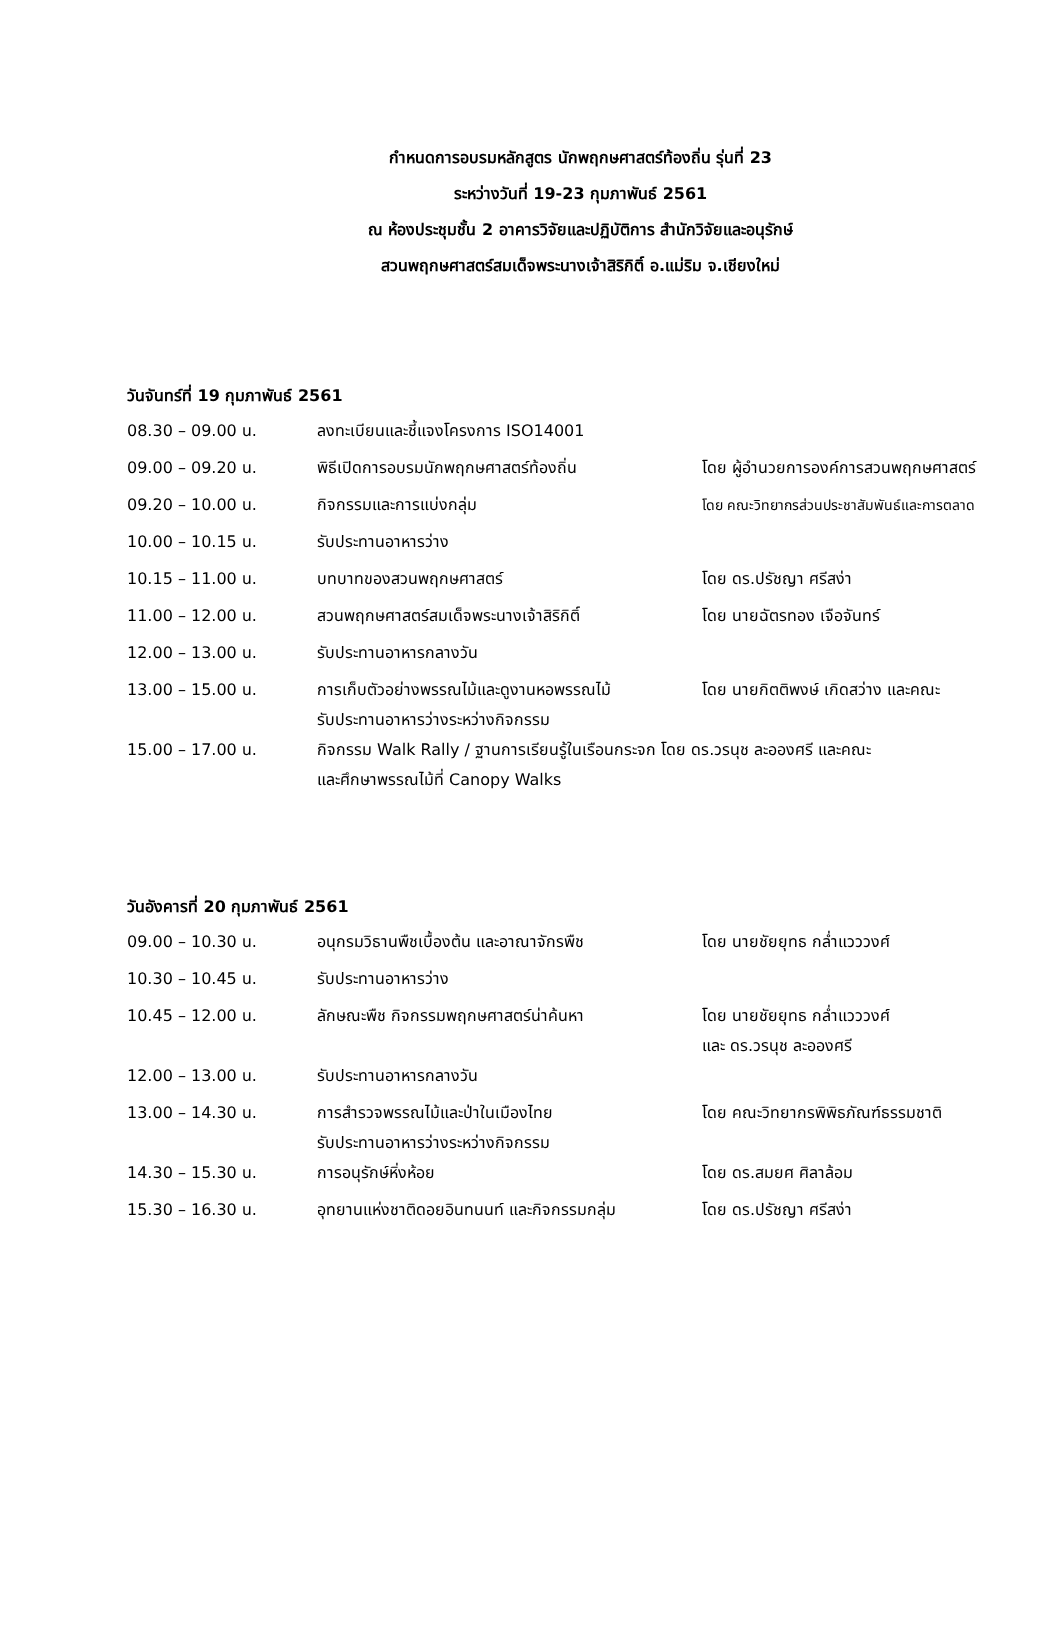กำหนดการอบรมหลักสูตร นักพฤกษศาสตร์ท้องถิ่น รุ่นที่ 23
ระหว่างวันที่ 19-23 กุมภาพันธ์ 2561
ณ ห้องประชุมชั้น 2 อาคารวิจัยและปฏิบัติการ สำนักวิจัยและอนุรักษ์
สวนพฤกษศาสตร์สมเด็จพระนางเจ้าสิริกิติ์ อ.แม่ริม จ.เชียงใหม่
วันจันทร์ที่ 19 กุมภาพันธ์ 2561
| 08.30 – 09.00 น. | ลงทะเบียนและชี้แจงโครงการ ISO14001 | |
| 09.00 – 09.20 น. | พิธีเปิดการอบรมนักพฤกษศาสตร์ท้องถิ่น | โดย ผู้อำนวยการองค์การสวนพฤกษศาสตร์ |
| 09.20 – 10.00 น. | กิจกรรมและการแบ่งกลุ่ม | โดย คณะวิทยากรส่วนประชาสัมพันธ์และการตลาด |
| 10.00 – 10.15 น. | รับประทานอาหารว่าง | |
| 10.15 – 11.00 น. | บทบาทของสวนพฤกษศาสตร์ | โดย ดร.ปรัชญา ศรีสง่า |
| 11.00 – 12.00 น. | สวนพฤกษศาสตร์สมเด็จพระนางเจ้าสิริกิติ์ | โดย นายฉัตรทอง เจือจันทร์ |
| 12.00 – 13.00 น. | รับประทานอาหารกลางวัน | |
| 13.00 – 15.00 น. | การเก็บตัวอย่างพรรณไม้และดูงานหอพรรณไม้ รับประทานอาหารว่างระหว่างกิจกรรม | โดย นายกิตติพงษ์ เกิดสว่าง และคณะ |
| 15.00 – 17.00 น. | กิจกรรม Walk Rally / ฐานการเรียนรู้ในเรือนกระจก โดย ดร.วรนุช ละอองศรี และคณะ และศึกษาพรรณไม้ที่ Canopy Walks | |
วันอังคารที่ 20 กุมภาพันธ์ 2561
| 09.00 – 10.30 น. | อนุกรมวิธานพืชเบื้องต้น และอาณาจักรพืช | โดย นายชัยยุทธ กล่ำแวววงศ์ |
| 10.30 – 10.45 น. | รับประทานอาหารว่าง | |
| 10.45 – 12.00 น. | ลักษณะพืช กิจกรรมพฤกษศาสตร์น่าค้นหา | โดย นายชัยยุทธ กล่ำแวววงศ์ และ ดร.วรนุช ละอองศรี |
| 12.00 – 13.00 น. | รับประทานอาหารกลางวัน | |
| 13.00 – 14.30 น. | การสำรวจพรรณไม้และป่าในเมืองไทย รับประทานอาหารว่างระหว่างกิจกรรม | โดย คณะวิทยากรพิพิธภัณฑ์ธรรมชาติ |
| 14.30 – 15.30 น. | การอนุรักษ์หิ่งห้อย | โดย ดร.สมยศ ศิลาล้อม |
| 15.30 – 16.30 น. | อุทยานแห่งชาติดอยอินทนนท์ และกิจกรรมกลุ่ม | โดย ดร.ปรัชญา ศรีสง่า |